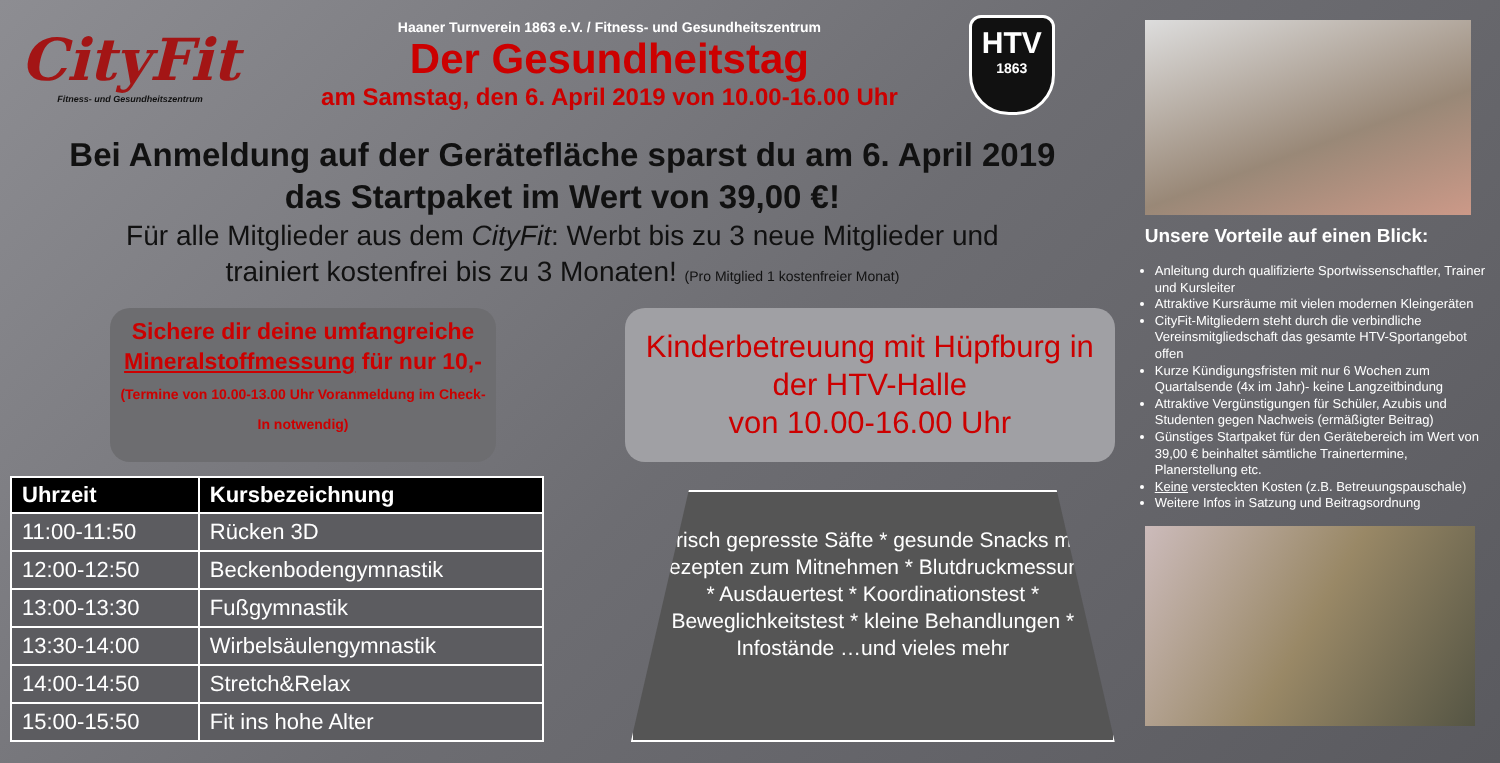CityFit
Fitness- und Gesundheitszentrum
Haaner Turnverein 1863 e.V. / Fitness- und Gesundheitszentrum
Der Gesundheitstag
am Samstag, den 6. April 2019 von 10.00-16.00 Uhr
HTV
1863
Bei Anmeldung auf der Gerätefläche sparst du am 6. April 2019
das Startpaket im Wert von 39,00 €!
Für alle Mitglieder aus dem CityFit: Werbt bis zu 3 neue Mitglieder und
trainiert kostenfrei bis zu 3 Monaten! (Pro Mitglied 1 kostenfreier Monat)
Sichere dir deine umfangreiche Mineralstoffmessung für nur 10,- (Termine von 10.00-13.00 Uhr Voranmeldung im Check-In notwendig)
Kinderbetreuung mit Hüpfburg in der HTV-Halle
von 10.00-16.00 Uhr
| Uhrzeit | Kursbezeichnung |
| --- | --- |
| 11:00-11:50 | Rücken 3D |
| 12:00-12:50 | Beckenbodengymnastik |
| 13:00-13:30 | Fußgymnastik |
| 13:30-14:00 | Wirbelsäulengymnastik |
| 14:00-14:50 | Stretch&Relax |
| 15:00-15:50 | Fit ins hohe Alter |
Frisch gepresste Säfte * gesunde Snacks mit Rezepten zum Mitnehmen * Blutdruckmessung * Ausdauertest * Koordinationstest * Beweglichkeitstest * kleine Behandlungen * Infostände …und vieles mehr
Unsere Vorteile auf einen Blick:
Anleitung durch qualifizierte Sportwissenschaftler, Trainer und Kursleiter
Attraktive Kursräume mit vielen modernen Kleingeräten
CityFit-Mitgliedern steht durch die verbindliche Vereinsmitgliedschaft das gesamte HTV-Sportangebot offen
Kurze Kündigungsfristen mit nur 6 Wochen zum Quartalsende (4x im Jahr)- keine Langzeitbindung
Attraktive Vergünstigungen für Schüler, Azubis und Studenten gegen Nachweis (ermäßigter Beitrag)
Günstiges Startpaket für den Gerätebereich im Wert von 39,00 € beinhaltet sämtliche Trainertermine, Planerstellung etc.
Keine versteckten Kosten (z.B. Betreuungspauschale)
Weitere Infos in Satzung und Beitragsordnung